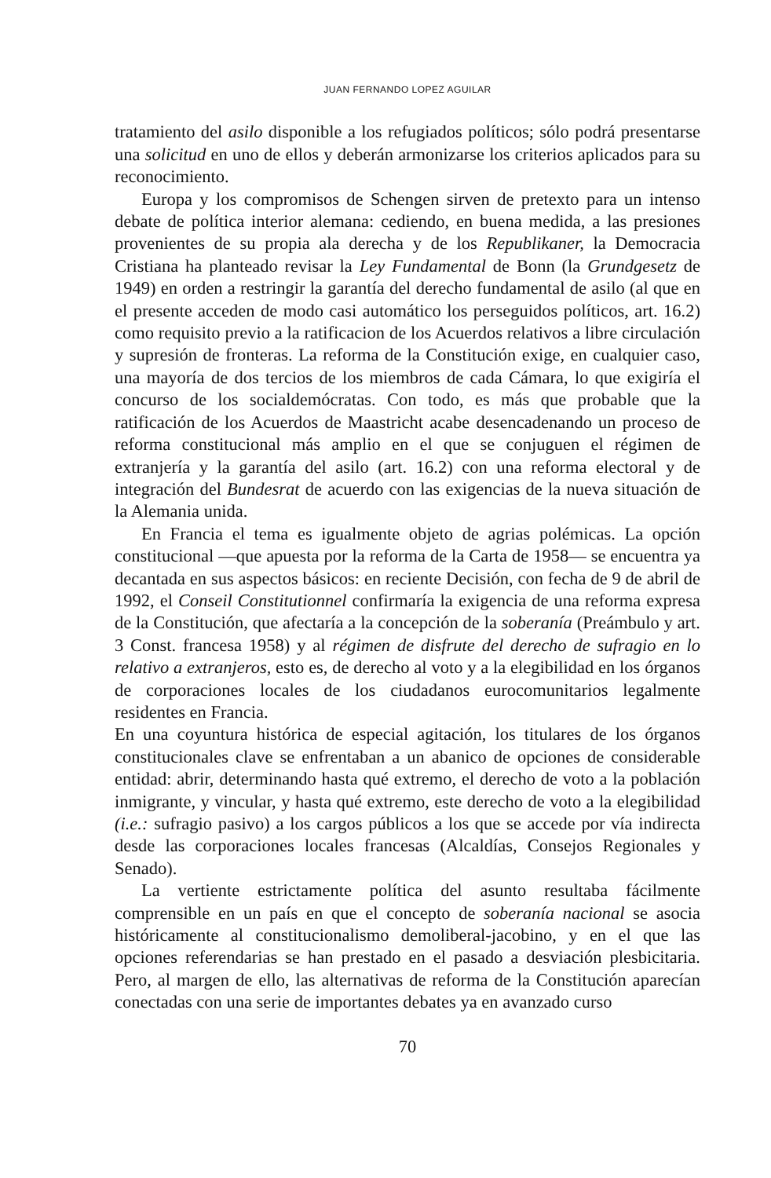JUAN FERNANDO LOPEZ AGUILAR
tratamiento del asilo disponible a los refugiados políticos; sólo podrá presentarse una solicitud en uno de ellos y deberán armonizarse los criterios aplicados para su reconocimiento.
Europa y los compromisos de Schengen sirven de pretexto para un intenso debate de política interior alemana: cediendo, en buena medida, a las presiones provenientes de su propia ala derecha y de los Republikaner, la Democracia Cristiana ha planteado revisar la Ley Fundamental de Bonn (la Grundgesetz de 1949) en orden a restringir la garantía del derecho fundamental de asilo (al que en el presente acceden de modo casi automático los perseguidos políticos, art. 16.2) como requisito previo a la ratificacion de los Acuerdos relativos a libre circulación y supresión de fronteras. La reforma de la Constitución exige, en cualquier caso, una mayoría de dos tercios de los miembros de cada Cámara, lo que exigiría el concurso de los socialdemócratas. Con todo, es más que probable que la ratificación de los Acuerdos de Maastricht acabe desencadenando un proceso de reforma constitucional más amplio en el que se conjuguen el régimen de extranjería y la garantía del asilo (art. 16.2) con una reforma electoral y de integración del Bundesrat de acuerdo con las exigencias de la nueva situación de la Alemania unida.
En Francia el tema es igualmente objeto de agrias polémicas. La opción constitucional —que apuesta por la reforma de la Carta de 1958— se encuentra ya decantada en sus aspectos básicos: en reciente Decisión, con fecha de 9 de abril de 1992, el Conseil Constitutionnel confirmaría la exigencia de una reforma expresa de la Constitución, que afectaría a la concepción de la soberanía (Preámbulo y art. 3 Const. francesa 1958) y al régimen de disfrute del derecho de sufragio en lo relativo a extranjeros, esto es, de derecho al voto y a la elegibilidad en los órganos de corporaciones locales de los ciudadanos eurocomunitarios legalmente residentes en Francia.
En una coyuntura histórica de especial agitación, los titulares de los órganos constitucionales clave se enfrentaban a un abanico de opciones de considerable entidad: abrir, determinando hasta qué extremo, el derecho de voto a la población inmigrante, y vincular, y hasta qué extremo, este derecho de voto a la elegibilidad (i.e.: sufragio pasivo) a los cargos públicos a los que se accede por vía indirecta desde las corporaciones locales francesas (Alcaldías, Consejos Regionales y Senado).
La vertiente estrictamente política del asunto resultaba fácilmente comprensible en un país en que el concepto de soberanía nacional se asocia históricamente al constitucionalismo demoliberal-jacobino, y en el que las opciones referendarias se han prestado en el pasado a desviación plesbicitaria. Pero, al margen de ello, las alternativas de reforma de la Constitución aparecían conectadas con una serie de importantes debates ya en avanzado curso
70